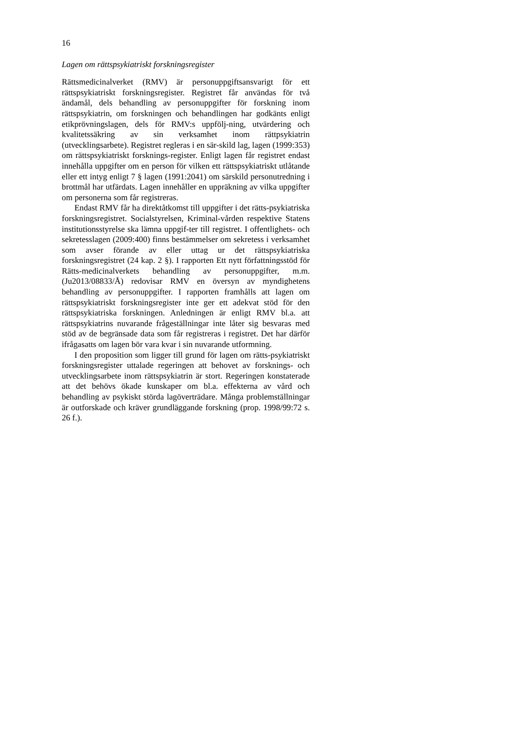16
Lagen om rättspsykiatriskt forskningsregister
Rättsmedicinalverket (RMV) är personuppgiftsansvarigt för ett rättspsykiatriskt forskningsregister. Registret får användas för två ändamål, dels behandling av personuppgifter för forskning inom rättspsykiatrin, om forskningen och behandlingen har godkänts enligt etikprövningslagen, dels för RMV:s uppfölj-ning, utvärdering och kvalitetssäkring av sin verksamhet inom rättpsykiatrin (utvecklingsarbete). Registret regleras i en sär-skild lag, lagen (1999:353) om rättspsykiatriskt forsknings-register. Enligt lagen får registret endast innehålla uppgifter om en person för vilken ett rättspsykiatriskt utlåtande eller ett intyg enligt 7 § lagen (1991:2041) om särskild personutredning i brottmål har utfärdats. Lagen innehåller en uppräkning av vilka uppgifter om personerna som får registreras.
Endast RMV får ha direktåtkomst till uppgifter i det rätts-psykiatriska forskningsregistret. Socialstyrelsen, Kriminal-vården respektive Statens institutionsstyrelse ska lämna uppgif-ter till registret. I offentlighets- och sekretesslagen (2009:400) finns bestämmelser om sekretess i verksamhet som avser förande av eller uttag ur det rättspsykiatriska forskningsregistret (24 kap. 2 §). I rapporten Ett nytt författningsstöd för Rätts-medicinalverkets behandling av personuppgifter, m.m. (Ju2013/08833/Å) redovisar RMV en översyn av myndighetens behandling av personuppgifter. I rapporten framhålls att lagen om rättspsykiatriskt forskningsregister inte ger ett adekvat stöd för den rättspsykiatriska forskningen. Anledningen är enligt RMV bl.a. att rättspsykiatrins nuvarande frågeställningar inte låter sig besvaras med stöd av de begränsade data som får registreras i registret. Det har därför ifrågasatts om lagen bör vara kvar i sin nuvarande utformning.
I den proposition som ligger till grund för lagen om rätts-psykiatriskt forskningsregister uttalade regeringen att behovet av forsknings- och utvecklingsarbete inom rättspsykiatrin är stort. Regeringen konstaterade att det behövs ökade kunskaper om bl.a. effekterna av vård och behandling av psykiskt störda lagöverträdare. Många problemställningar är outforskade och kräver grundläggande forskning (prop. 1998/99:72 s. 26 f.).